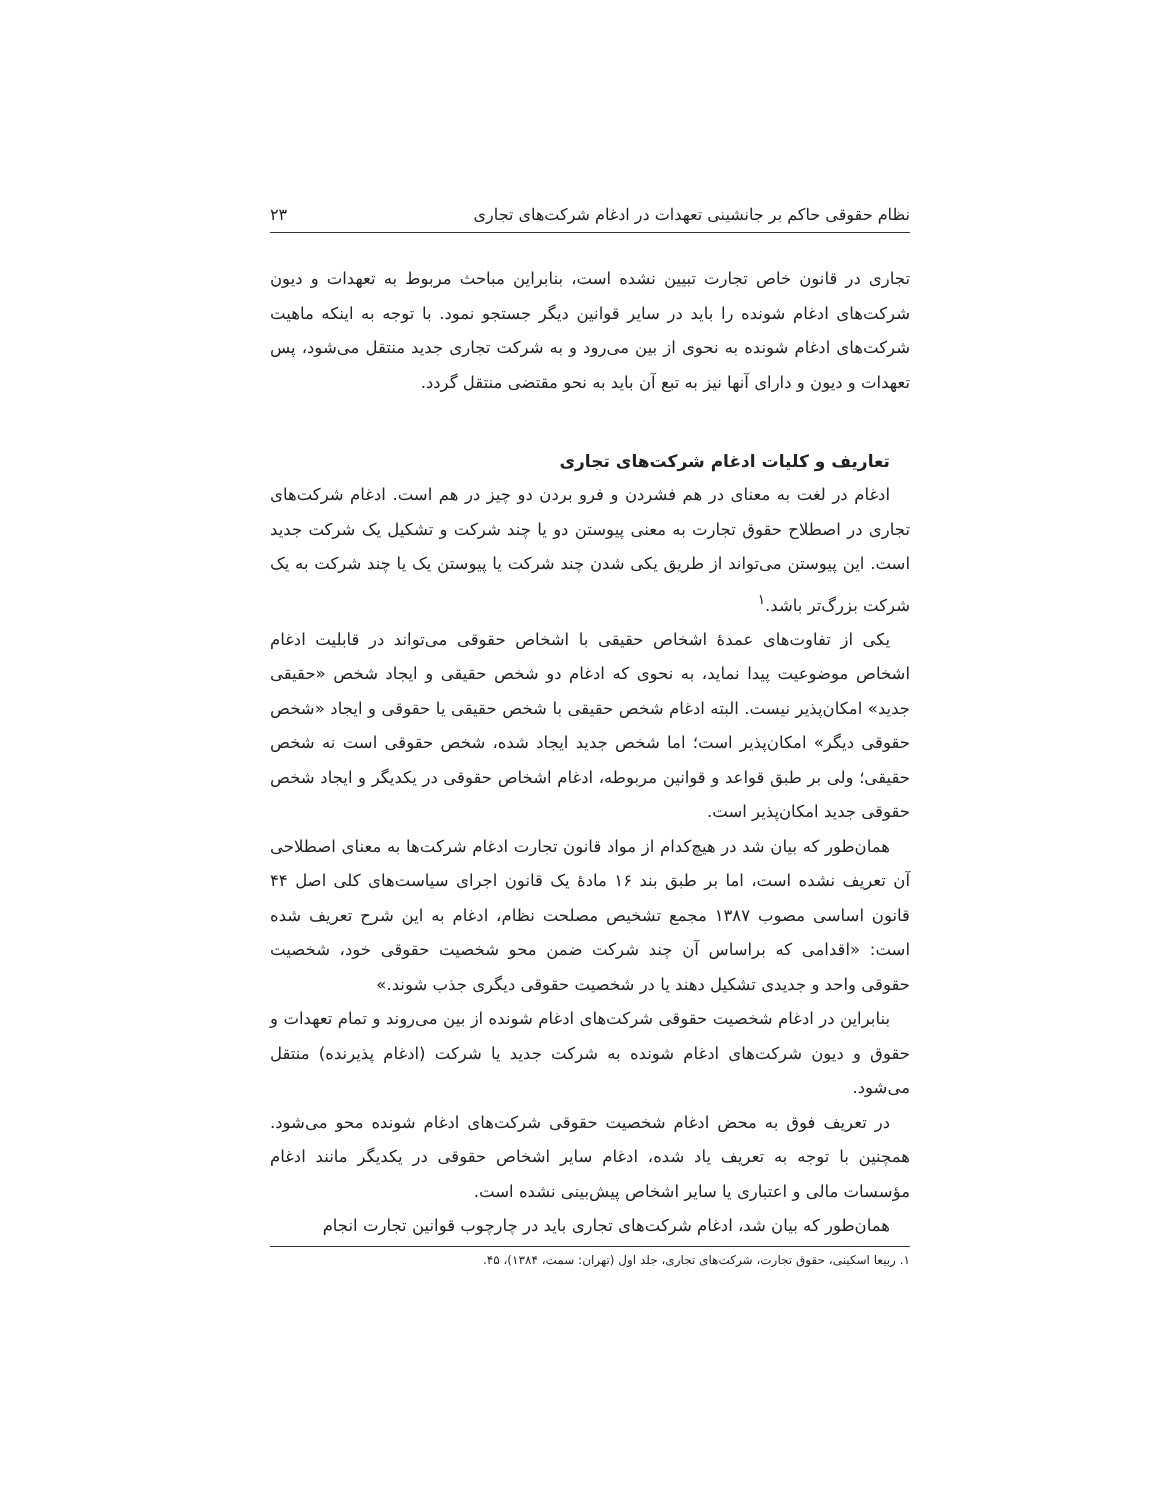نظام حقوقی حاکم بر جانشینی تعهدات در ادغام شرکت‌های تجاری ۲۳
تجاری در قانون خاص تجارت تبیین نشده است، بنابراین مباحث مربوط به تعهدات و دیون شرکت‌های ادغام شونده را باید در سایر قوانین دیگر جستجو نمود. با توجه به اینکه ماهیت شرکت‌های ادغام شونده به نحوی از بین می‌رود و به شرکت تجاری جدید منتقل می‌شود، پس تعهدات و دیون و دارای آنها نیز به تبع آن باید به نحو مقتضی منتقل گردد.
تعاریف و کلیات ادغام شرکت‌های تجاری
ادغام در لغت به معنای در هم فشردن و فرو بردن دو چیز در هم است. ادغام شرکت‌های تجاری در اصطلاح حقوق تجارت به معنی پیوستن دو یا چند شرکت و تشکیل یک شرکت جدید است. این پیوستن می‌تواند از طریق یکی شدن چند شرکت یا پیوستن یک یا چند شرکت به یک شرکت بزرگ‌تر باشد.<sup>۱</sup>
یکی از تفاوت‌های عمدهٔ اشخاص حقیقی با اشخاص حقوقی می‌تواند در قابلیت ادغام اشخاص موضوعیت پیدا نماید، به نحوی که ادغام دو شخص حقیقی و ایجاد شخص «حقیقی جدید» امکان‌پذیر نیست. البته ادغام شخص حقیقی با شخص حقیقی یا حقوقی و ایجاد «شخص حقوقی دیگر» امکان‌پذیر است؛ اما شخص جدید ایجاد شده، شخص حقوقی است نه شخص حقیقی؛ ولی بر طبق قواعد و قوانین مربوطه، ادغام اشخاص حقوقی در یکدیگر و ایجاد شخص حقوقی جدید امکان‌پذیر است.
همان‌طور که بیان شد در هیچ‌کدام از مواد قانون تجارت ادغام شرکت‌ها به معنای اصطلاحی آن تعریف نشده است، اما بر طبق بند ۱۶ مادهٔ یک قانون اجرای سیاست‌های کلی اصل ۴۴ قانون اساسی مصوب ۱۳۸۷ مجمع تشخیص مصلحت نظام، ادغام به این شرح تعریف شده است: «اقدامی که براساس آن چند شرکت ضمن محو شخصیت حقوقی خود، شخصیت حقوقی واحد و جدیدی تشکیل دهند یا در شخصیت حقوقی دیگری جذب شوند.»
بنابراین در ادغام شخصیت حقوقی شرکت‌های ادغام شونده از بین می‌روند و تمام تعهدات و حقوق و دیون شرکت‌های ادغام شونده به شرکت جدید یا شرکت (ادغام پذیرنده) منتقل می‌شود.
در تعریف فوق به محض ادغام شخصیت حقوقی شرکت‌های ادغام شونده محو می‌شود. همچنین با توجه به تعریف یاد شده، ادغام سایر اشخاص حقوقی در یکدیگر مانند ادغام مؤسسات مالی و اعتباری یا سایر اشخاص پیش‌بینی نشده است.
همان‌طور که بیان شد، ادغام شرکت‌های تجاری باید در چارچوب قوانین تجارت انجام
۱. ربیعا اسکینی، حقوق تجارت، شرکت‌های تجاری، جلد اول (تهران: سمت، ۱۳۸۴)، ۴۵.